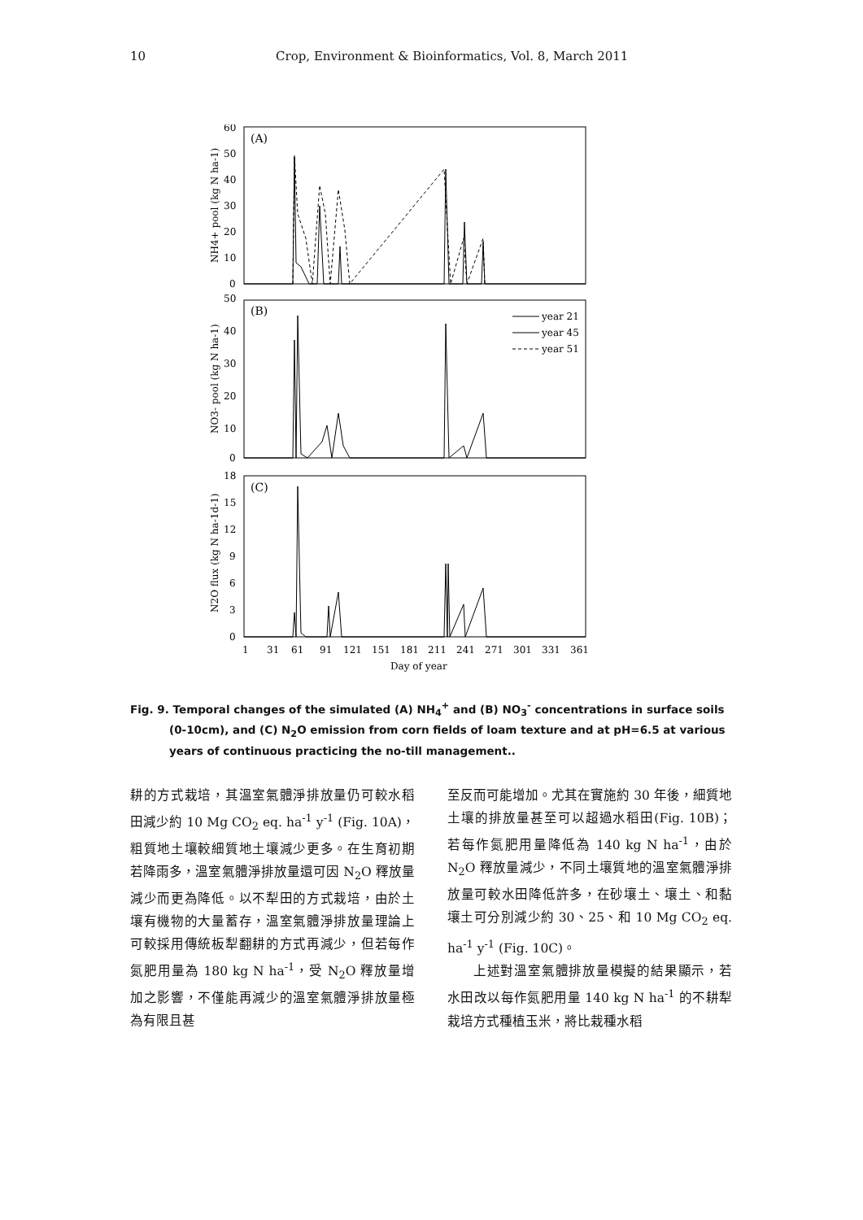10 Crop, Environment & Bioinformatics, Vol. 8, March 2011
(A)
(B)
(C)
60
50
40
30
20
10
0
50
40
30
20
10
0
18
15
12
9
6
3
0
year 21
year 45
year 51
1
31
61
91
121
151
181
211
241
271
301
331
361
Day of year
NH4+ pool (kg N ha-1)
NO3- pool (kg N ha-1)
N2O flux (kg N ha-1d-1)
Fig. 9. Temporal changes of the simulated (A) NH<sub>4</sub><sup>+</sup> and (B) NO<sub>3</sub><sup>-</sup> concentrations in surface soils
(0-10cm), and (C) N<sub>2</sub>O emission from corn fields of loam texture and at pH=6.5 at various years of continuous practicing the no-till management..
耕的方式栽培，其溫室氣體淨排放量仍可較水稻田減少約 10 Mg CO<sub>2</sub> eq. ha<sup>-1</sup> y<sup>-1</sup> (Fig. 10A)，粗質地土壤較細質地土壤減少更多。在生育初期若降雨多，溫室氣體淨排放量還可因 N<sub>2</sub>O 釋放量減少而更為降低。以不犁田的方式栽培，由於土壤有機物的大量蓄存，溫室氣體淨排放量理論上可較採用傳統板犁翻耕的方式再減少，但若每作氮肥用量為 180 kg N ha<sup>-1</sup>，受 N<sub>2</sub>O 釋放量增加之影響，不僅能再減少的溫室氣體淨排放量極為有限且甚
至反而可能增加。尤其在實施約 30 年後，細質地土壤的排放量甚至可以超過水稻田(Fig. 10B)；若每作氮肥用量降低為 140 kg N ha<sup>-1</sup>，由於 N<sub>2</sub>O 釋放量減少，不同土壤質地的溫室氣體淨排放量可較水田降低許多，在砂壤土、壤土、和黏壤土可分別減少約 30、25、和 10 Mg CO<sub>2</sub> eq. ha<sup>-1</sup> y<sup>-1</sup> (Fig. 10C)。
  上述對溫室氣體排放量模擬的結果顯示，若水田改以每作氮肥用量 140 kg N ha<sup>-1</sup> 的不耕犁栽培方式種植玉米，將比栽種水稻